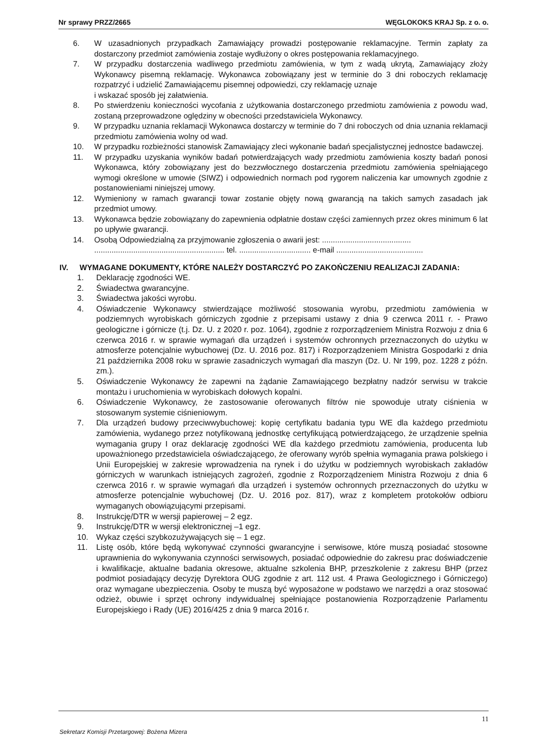Nr sprawy PRZZ/2665 WĘGLOKOKS KRAJ Sp. z o. o.
6. W uzasadnionych przypadkach Zamawiający prowadzi postępowanie reklamacyjne. Termin zapłaty za dostarczony przedmiot zamówienia zostaje wydłużony o okres postępowania reklamacyjnego.
7. W przypadku dostarczenia wadliwego przedmiotu zamówienia, w tym z wadą ukrytą, Zamawiający złoży Wykonawcy pisemną reklamację. Wykonawca zobowiązany jest w terminie do 3 dni roboczych reklamację rozpatrzyć i udzielić Zamawiającemu pisemnej odpowiedzi, czy reklamację uznaje
i wskazać sposób jej załatwienia.
8. Po stwierdzeniu konieczności wycofania z użytkowania dostarczonego przedmiotu zamówienia z powodu wad, zostaną przeprowadzone oględziny w obecności przedstawiciela Wykonawcy.
9. W przypadku uznania reklamacji Wykonawca dostarczy w terminie do 7 dni roboczych od dnia uznania reklamacji przedmiotu zamówienia wolny od wad.
10. W przypadku rozbieżności stanowisk Zamawiający zleci wykonanie badań specjalistycznej jednostce badawczej.
11. W przypadku uzyskania wyników badań potwierdzających wady przedmiotu zamówienia koszty badań ponosi Wykonawca, który zobowiązany jest do bezzwłocznego dostarczenia przedmiotu zamówienia spełniającego wymogi określone w umowie (SIWZ) i odpowiednich normach pod rygorem naliczenia kar umownych zgodnie z postanowieniami niniejszej umowy.
12. Wymieniony w ramach gwarancji towar zostanie objęty nową gwarancją na takich samych zasadach jak przedmiot umowy.
13. Wykonawca będzie zobowiązany do zapewnienia odpłatnie dostaw części zamiennych przez okres minimum 6 lat po upływie gwarancji.
14. Osobą Odpowiedzialną za przyjmowanie zgłoszenia o awarii jest: .........................................
............................................................ tel. ................................. e-mail ........................................
IV. WYMAGANE DOKUMENTY, KTÓRE NALEŻY DOSTARCZYĆ PO ZAKOŃCZENIU REALIZACJI ZADANIA:
1. Deklarację zgodności WE.
2. Świadectwa gwarancyjne.
3. Świadectwa jakości wyrobu.
4. Oświadczenie Wykonawcy stwierdzające możliwość stosowania wyrobu, przedmiotu zamówienia w podziemnych wyrobiskach górniczych zgodnie z przepisami ustawy z dnia 9 czerwca 2011 r. - Prawo geologiczne i górnicze (t.j. Dz. U. z 2020 r. poz. 1064), zgodnie z rozporządzeniem Ministra Rozwoju z dnia 6 czerwca 2016 r. w sprawie wymagań dla urządzeń i systemów ochronnych przeznaczonych do użytku w atmosferze potencjalnie wybuchowej (Dz. U. 2016 poz. 817) i Rozporządzeniem Ministra Gospodarki z dnia 21 października 2008 roku w sprawie zasadniczych wymagań dla maszyn (Dz. U. Nr 199, poz. 1228 z późn. zm.).
5. Oświadczenie Wykonawcy że zapewni na żądanie Zamawiającego bezpłatny nadzór serwisu w trakcie montażu i uruchomienia w wyrobiskach dołowych kopalni.
6. Oświadczenie Wykonawcy, że zastosowanie oferowanych filtrów nie spowoduje utraty ciśnienia w stosowanym systemie ciśnieniowym.
7. Dla urządzeń budowy przeciwwybuchowej: kopię certyfikatu badania typu WE dla każdego przedmiotu zamówienia, wydanego przez notyfikowaną jednostkę certyfikującą potwierdzającego, że urządzenie spełnia wymagania grupy I oraz deklarację zgodności WE dla każdego przedmiotu zamówienia, producenta lub upoważnionego przedstawiciela oświadczającego, że oferowany wyrób spełnia wymagania prawa polskiego i Unii Europejskiej w zakresie wprowadzenia na rynek i do użytku w podziemnych wyrobiskach zakładów górniczych w warunkach istniejących zagrożeń, zgodnie z Rozporządzeniem Ministra Rozwoju z dnia 6 czerwca 2016 r. w sprawie wymagań dla urządzeń i systemów ochronnych przeznaczonych do użytku w atmosferze potencjalnie wybuchowej (Dz. U. 2016 poz. 817), wraz z kompletem protokołów odbioru wymaganych obowiązującymi przepisami.
8. Instrukcję/DTR w wersji papierowej – 2 egz.
9. Instrukcję/DTR w wersji elektronicznej –1 egz.
10. Wykaz części szybkozużywających się – 1 egz.
11. Listę osób, które będą wykonywać czynności gwarancyjne i serwisowe, które muszą posiadać stosowne uprawnienia do wykonywania czynności serwisowych, posiadać odpowiednie do zakresu prac doświadczenie i kwalifikacje, aktualne badania okresowe, aktualne szkolenia BHP, przeszkolenie z zakresu BHP (przez podmiot posiadający decyzję Dyrektora OUG zgodnie z art. 112 ust. 4 Prawa Geologicznego i Górniczego) oraz wymagane ubezpieczenia. Osoby te muszą być wyposażone w podstawo we narzędzi a oraz stosować odzież, obuwie i sprzęt ochrony indywidualnej spełniające postanowienia Rozporządzenie Parlamentu Europejskiego i Rady (UE) 2016/425 z dnia 9 marca 2016 r.
11
Sekretarz Komisji Przetargowej: Bożena Mizera